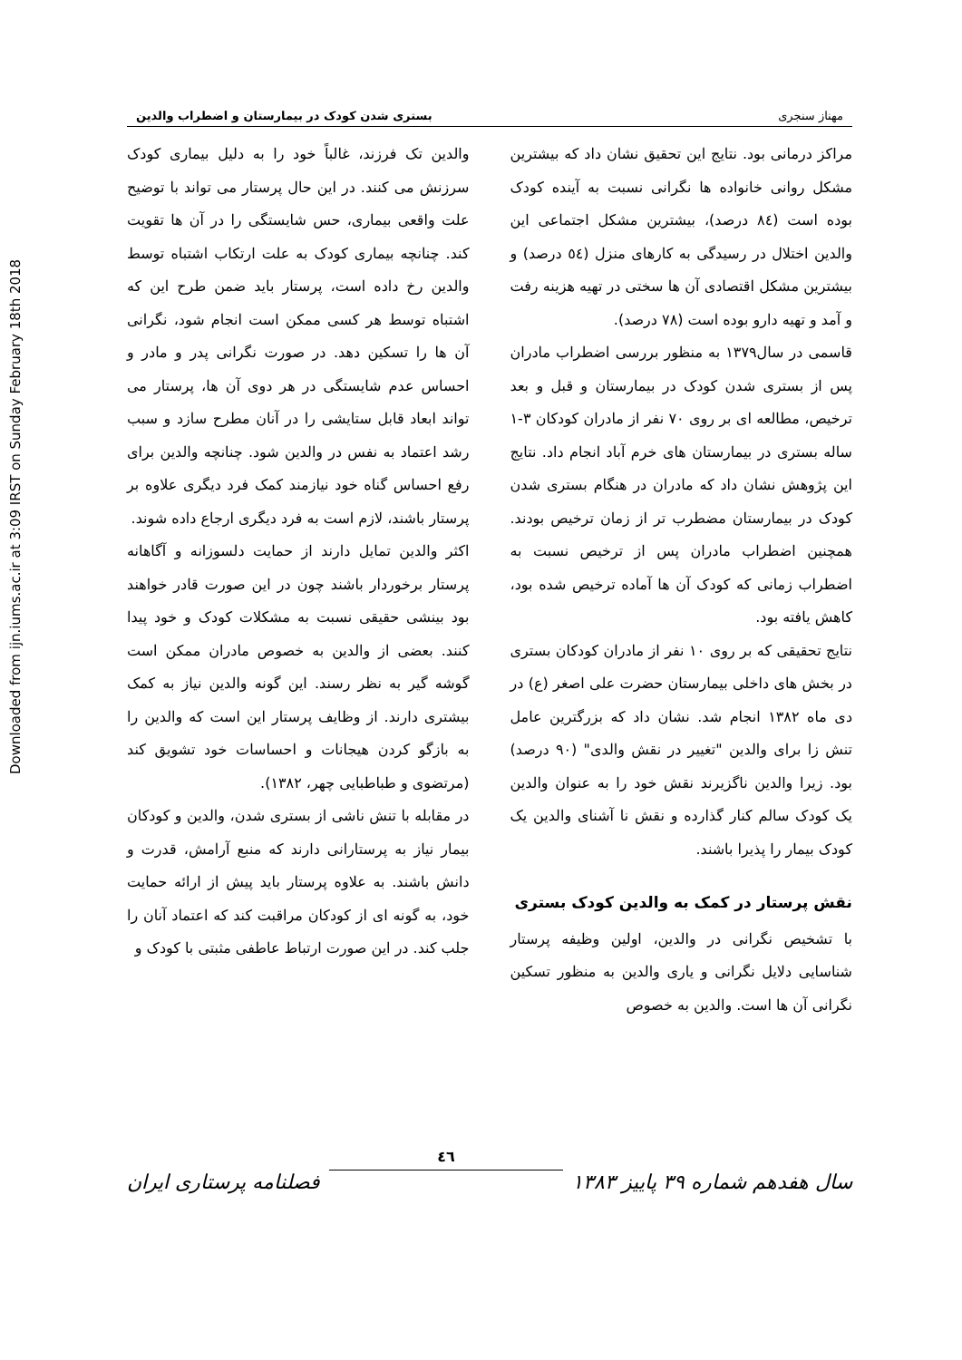Downloaded from ijn.iums.ac.ir at 3:09 IRST on Sunday February 18th 2018
مهناز سنجری بستری شدن کودک در بیمارستان و اضطراب والدین
مراکز درمانی بود. نتایج این تحقیق نشان داد که بیشترین مشکل روانی خانواده ها نگرانی نسبت به آینده کودک بوده است (٨٤ درصد)، بیشترین مشکل اجتماعی این والدین اختلال در رسیدگی به کارهای منزل (٥٤ درصد) و بیشترین مشکل اقتصادی آن ها سختی در تهیه هزینه رفت و آمد و تهیه دارو بوده است (٧٨ درصد).
قاسمی در سال١٣٧٩ به منظور بررسی اضطراب مادران پس از بستری شدن کودک در بیمارستان و قبل و بعد ترخیص، مطالعه ای بر روی ٧٠ نفر از مادران کودکان ٣-١ ساله بستری در بیمارستان های خرم آباد انجام داد. نتایج این پژوهش نشان داد که مادران در هنگام بستری شدن کودک در بیمارستان مضطرب تر از زمان ترخیص بودند. همچنین اضطراب مادران پس از ترخیص نسبت به اضطراب زمانی که کودک آن ها آماده ترخیص شده بود، کاهش یافته بود.
نتایج تحقیقی که بر روی ١٠ نفر از مادران کودکان بستری در بخش های داخلی بیمارستان حضرت علی اصغر (ع) در دی ماه ١٣٨٢ انجام شد. نشان داد که بزرگترین عامل تنش زا برای والدین "تغییر در نقش والدی" (٩٠ درصد) بود. زیرا والدین ناگزیرند نقش خود را به عنوان والدین یک کودک سالم کنار گذارده و نقش نا آشنای والدین یک کودک بیمار را پذیرا باشند.
نقش پرستار در کمک به والدین کودک بستری
با تشخیص نگرانی در والدین، اولین وظیفه پرستار شناسایی دلایل نگرانی و یاری والدین به منظور تسکین نگرانی آن ها است. والدین به خصوص
والدین تک فرزند، غالباً خود را به دلیل بیماری کودک سرزنش می کنند. در این حال پرستار می تواند با توضیح علت واقعی بیماری، حس شایستگی را در آن ها تقویت کند. چنانچه بیماری کودک به علت ارتکاب اشتباه توسط والدین رخ داده است، پرستار باید ضمن طرح این که اشتباه توسط هر کسی ممکن است انجام شود، نگرانی آن ها را تسکین دهد. در صورت نگرانی پدر و مادر و احساس عدم شایستگی در هر دوی آن ها، پرستار می تواند ابعاد قابل ستایشی را در آنان مطرح سازد و سبب رشد اعتماد به نفس در والدین شود. چنانچه والدین برای رفع احساس گناه خود نیازمند کمک فرد دیگری علاوه بر پرستار باشند، لازم است به فرد دیگری ارجاع داده شوند.
اکثر والدین تمایل دارند از حمایت دلسوزانه و آگاهانه پرستار برخوردار باشند چون در این صورت قادر خواهند بود بینشی حقیقی نسبت به مشکلات کودک و خود پیدا کنند. بعضی از والدین به خصوص مادران ممکن است گوشه گیر به نظر رسند. این گونه والدین نیاز به کمک بیشتری دارند. از وظایف پرستار این است که والدین را به بازگو کردن هیجانات و احساسات خود تشویق کند (مرتضوی و طباطبایی چهر، ١٣٨٢).
در مقابله با تنش ناشی از بستری شدن، والدین و کودکان بیمار نیاز به پرستارانی دارند که منبع آرامش، قدرت و دانش باشند. به علاوه پرستار باید پیش از ارائه حمایت خود، به گونه ای از کودکان مراقبت کند که اعتماد آنان را جلب کند. در این صورت ارتباط عاطفی مثبتی با کودک و
سال هفدهم شماره ٣٩ پاییز ١٣٨٣
٤٦
فصلنامه پرستاری ایران